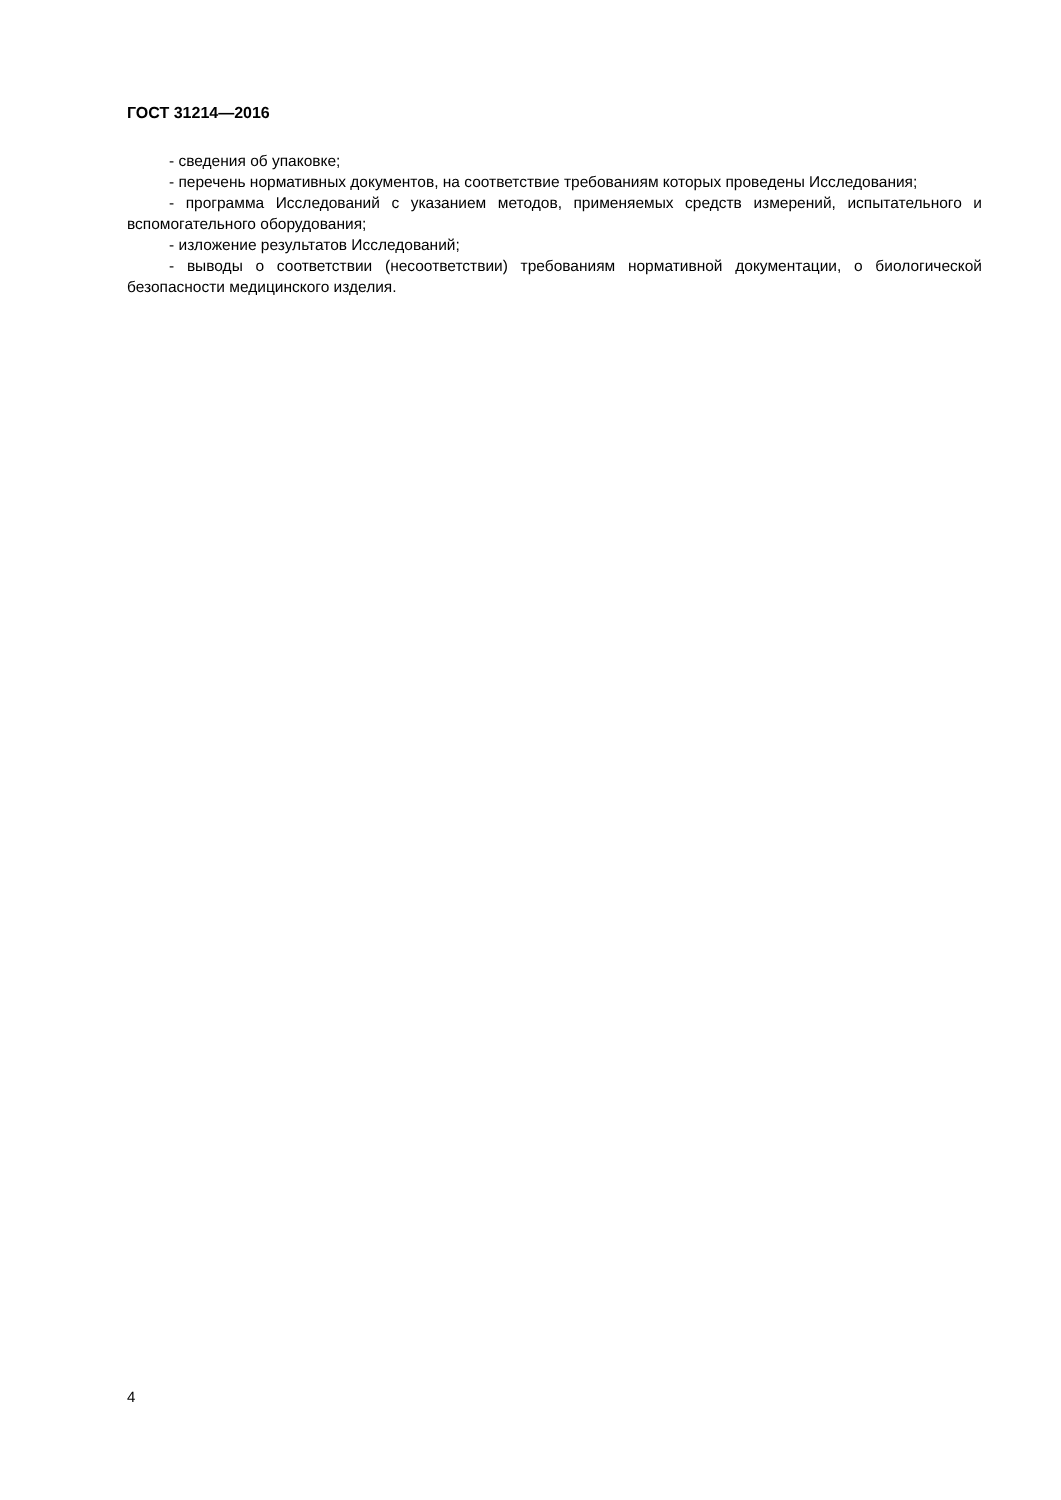ГОСТ 31214—2016
- сведения об упаковке;
- перечень нормативных документов, на соответствие требованиям которых проведены Исследования;
- программа Исследований с указанием методов, применяемых средств измерений, испытательного и вспомогательного оборудования;
- изложение результатов Исследований;
- выводы о соответствии (несоответствии) требованиям нормативной документации, о биологической безопасности медицинского изделия.
4